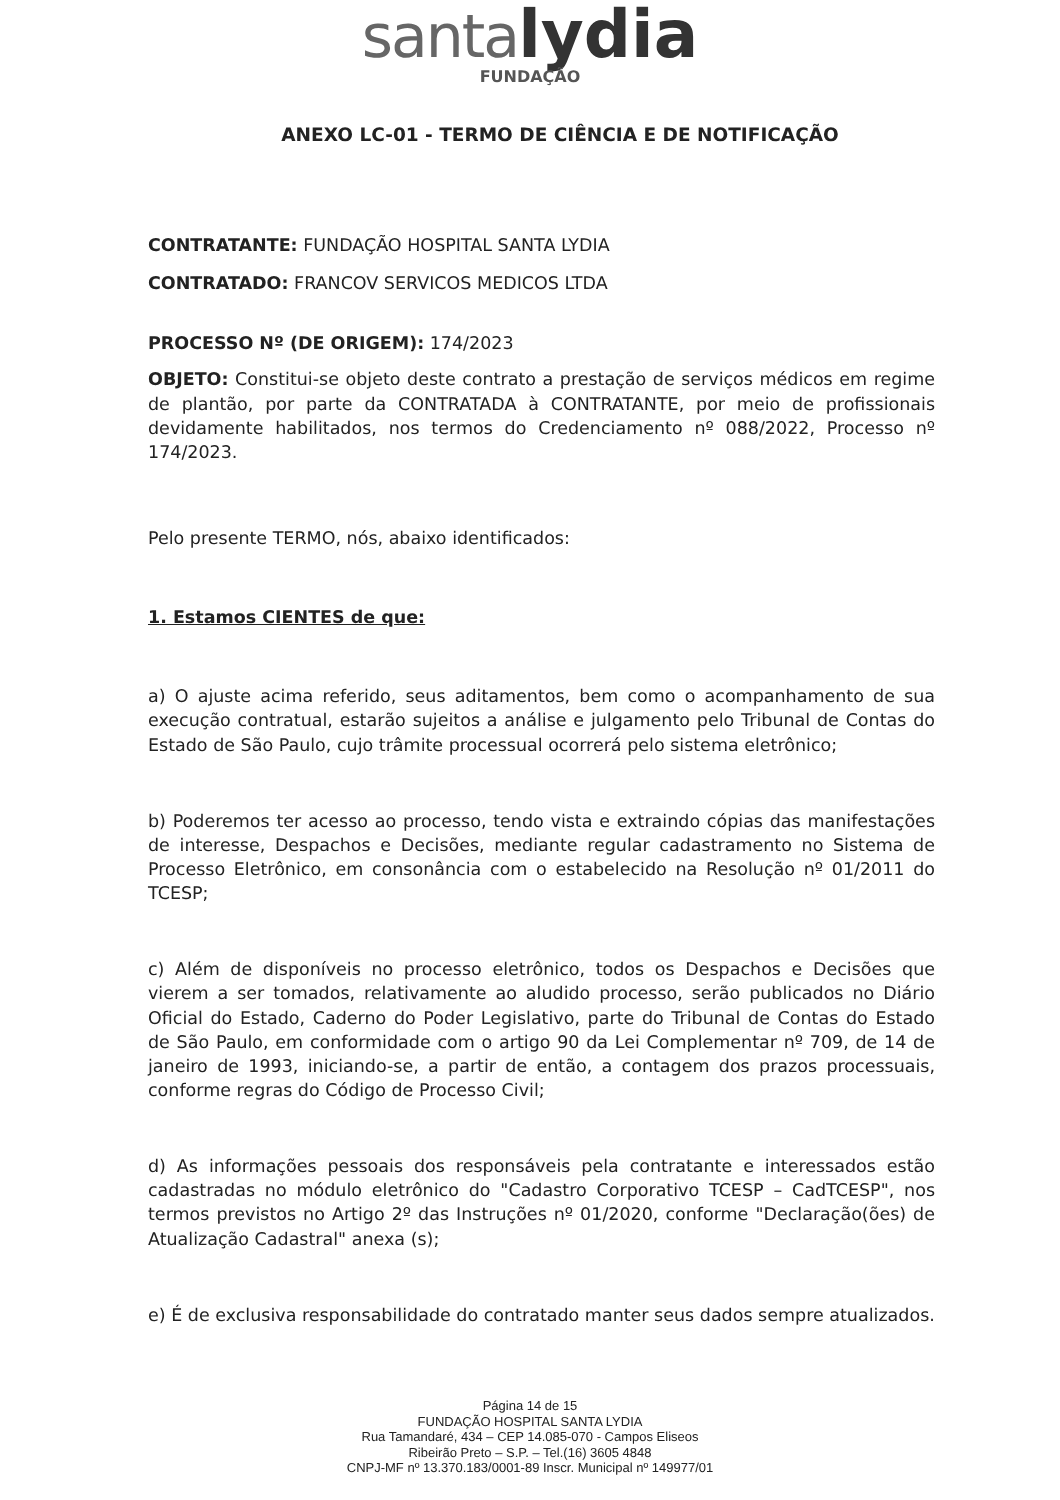santa lydia
FUNDAÇÃO
ANEXO LC-01 - TERMO DE CIÊNCIA E DE NOTIFICAÇÃO
CONTRATANTE: FUNDAÇÃO HOSPITAL SANTA LYDIA
CONTRATADO: FRANCOV SERVICOS MEDICOS LTDA
PROCESSO Nº (DE ORIGEM): 174/2023
OBJETO: Constitui-se objeto deste contrato a prestação de serviços médicos em regime de plantão, por parte da CONTRATADA à CONTRATANTE, por meio de profissionais devidamente habilitados, nos termos do Credenciamento nº 088/2022, Processo nº 174/2023.
Pelo presente TERMO, nós, abaixo identificados:
1. Estamos CIENTES de que:
a) O ajuste acima referido, seus aditamentos, bem como o acompanhamento de sua execução contratual, estarão sujeitos a análise e julgamento pelo Tribunal de Contas do Estado de São Paulo, cujo trâmite processual ocorrerá pelo sistema eletrônico;
b) Poderemos ter acesso ao processo, tendo vista e extraindo cópias das manifestações de interesse, Despachos e Decisões, mediante regular cadastramento no Sistema de Processo Eletrônico, em consonância com o estabelecido na Resolução nº 01/2011 do TCESP;
c) Além de disponíveis no processo eletrônico, todos os Despachos e Decisões que vierem a ser tomados, relativamente ao aludido processo, serão publicados no Diário Oficial do Estado, Caderno do Poder Legislativo, parte do Tribunal de Contas do Estado de São Paulo, em conformidade com o artigo 90 da Lei Complementar nº 709, de 14 de janeiro de 1993, iniciando-se, a partir de então, a contagem dos prazos processuais, conforme regras do Código de Processo Civil;
d) As informações pessoais dos responsáveis pela contratante e interessados estão cadastradas no módulo eletrônico do "Cadastro Corporativo TCESP – CadTCESP", nos termos previstos no Artigo 2º das Instruções nº 01/2020, conforme "Declaração(ões) de Atualização Cadastral" anexa (s);
e) É de exclusiva responsabilidade do contratado manter seus dados sempre atualizados.
Página 14 de 15
FUNDAÇÃO HOSPITAL SANTA LYDIA
Rua Tamandaré, 434 – CEP 14.085-070 - Campos Eliseos
Ribeirão Preto – S.P. – Tel.(16) 3605 4848
CNPJ-MF nº 13.370.183/0001-89 Inscr. Municipal nº 149977/01